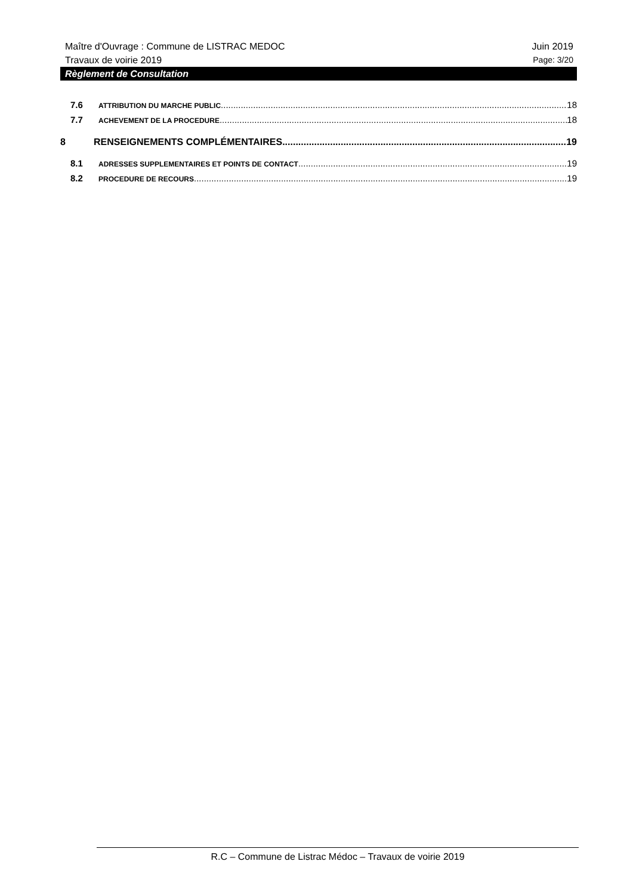Maître d'Ouvrage : Commune de LISTRAC MEDOC Juin 2019
Travaux de voirie 2019 Page: 3/20
Règlement de Consultation
7.6 ATTRIBUTION DU MARCHE PUBLIC 18
7.7 ACHEVEMENT DE LA PROCEDURE 18
8 RENSEIGNEMENTS COMPLÉMENTAIRES 19
8.1 ADRESSES SUPPLEMENTAIRES ET POINTS DE CONTACT 19
8.2 PROCEDURE DE RECOURS 19
R.C – Commune de Listrac Médoc – Travaux de voirie 2019